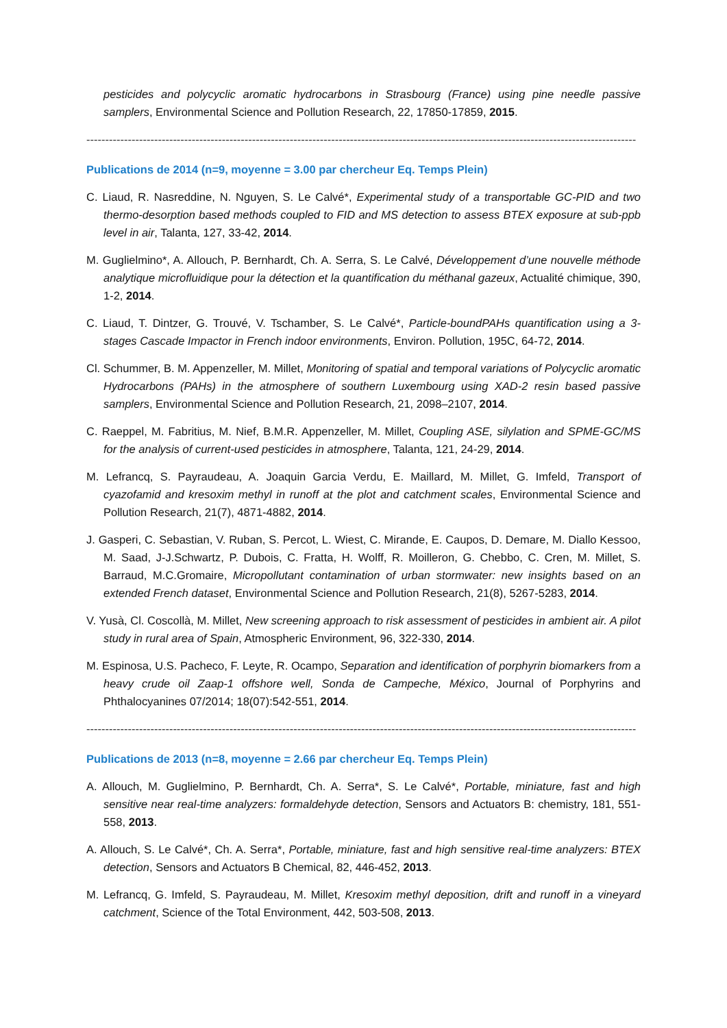pesticides and polycyclic aromatic hydrocarbons in Strasbourg (France) using pine needle passive samplers, Environmental Science and Pollution Research, 22, 17850-17859, 2015.
--------------------------------------------------------------------------------------------------------------------------------------------------
Publications de 2014 (n=9, moyenne = 3.00 par chercheur Eq. Temps Plein)
C. Liaud, R. Nasreddine, N. Nguyen, S. Le Calvé*, Experimental study of a transportable GC-PID and two thermo-desorption based methods coupled to FID and MS detection to assess BTEX exposure at sub-ppb level in air, Talanta, 127, 33-42, 2014.
M. Guglielmino*, A. Allouch, P. Bernhardt, Ch. A. Serra, S. Le Calvé, Développement d’une nouvelle méthode analytique microfluidique pour la détection et la quantification du méthanal gazeux, Actualité chimique, 390, 1-2, 2014.
C. Liaud, T. Dintzer, G. Trouvé, V. Tschamber, S. Le Calvé*, Particle-boundPAHs quantification using a 3-stages Cascade Impactor in French indoor environments, Environ. Pollution, 195C, 64-72, 2014.
Cl. Schummer, B. M. Appenzeller, M. Millet, Monitoring of spatial and temporal variations of Polycyclic aromatic Hydrocarbons (PAHs) in the atmosphere of southern Luxembourg using XAD-2 resin based passive samplers, Environmental Science and Pollution Research, 21, 2098–2107, 2014.
C. Raeppel, M. Fabritius, M. Nief, B.M.R. Appenzeller, M. Millet, Coupling ASE, silylation and SPME-GC/MS for the analysis of current-used pesticides in atmosphere, Talanta, 121, 24-29, 2014.
M. Lefrancq, S. Payraudeau, A. Joaquin Garcia Verdu, E. Maillard, M. Millet, G. Imfeld, Transport of cyazofamid and kresoxim methyl in runoff at the plot and catchment scales, Environmental Science and Pollution Research, 21(7), 4871-4882, 2014.
J. Gasperi, C. Sebastian, V. Ruban, S. Percot, L. Wiest, C. Mirande, E. Caupos, D. Demare, M. Diallo Kessoo, M. Saad, J-J.Schwartz, P. Dubois, C. Fratta, H. Wolff, R. Moilleron, G. Chebbo, C. Cren, M. Millet, S. Barraud, M.C.Gromaire, Micropollutant contamination of urban stormwater: new insights based on an extended French dataset, Environmental Science and Pollution Research, 21(8), 5267-5283, 2014.
V. Yusà, Cl. Coscollà, M. Millet, New screening approach to risk assessment of pesticides in ambient air. A pilot study in rural area of Spain, Atmospheric Environment, 96, 322-330, 2014.
M. Espinosa, U.S. Pacheco, F. Leyte, R. Ocampo, Separation and identification of porphyrin biomarkers from a heavy crude oil Zaap-1 offshore well, Sonda de Campeche, México, Journal of Porphyrins and Phthalocyanines 07/2014; 18(07):542-551, 2014.
--------------------------------------------------------------------------------------------------------------------------------------------------
Publications de 2013 (n=8, moyenne = 2.66 par chercheur Eq. Temps Plein)
A. Allouch, M. Guglielmino, P. Bernhardt, Ch. A. Serra*, S. Le Calvé*, Portable, miniature, fast and high sensitive near real-time analyzers: formaldehyde detection, Sensors and Actuators B: chemistry, 181, 551-558, 2013.
A. Allouch, S. Le Calvé*, Ch. A. Serra*, Portable, miniature, fast and high sensitive real-time analyzers: BTEX detection, Sensors and Actuators B Chemical, 82, 446-452, 2013.
M. Lefrancq, G. Imfeld, S. Payraudeau, M. Millet, Kresoxim methyl deposition, drift and runoff in a vineyard catchment, Science of the Total Environment, 442, 503-508, 2013.